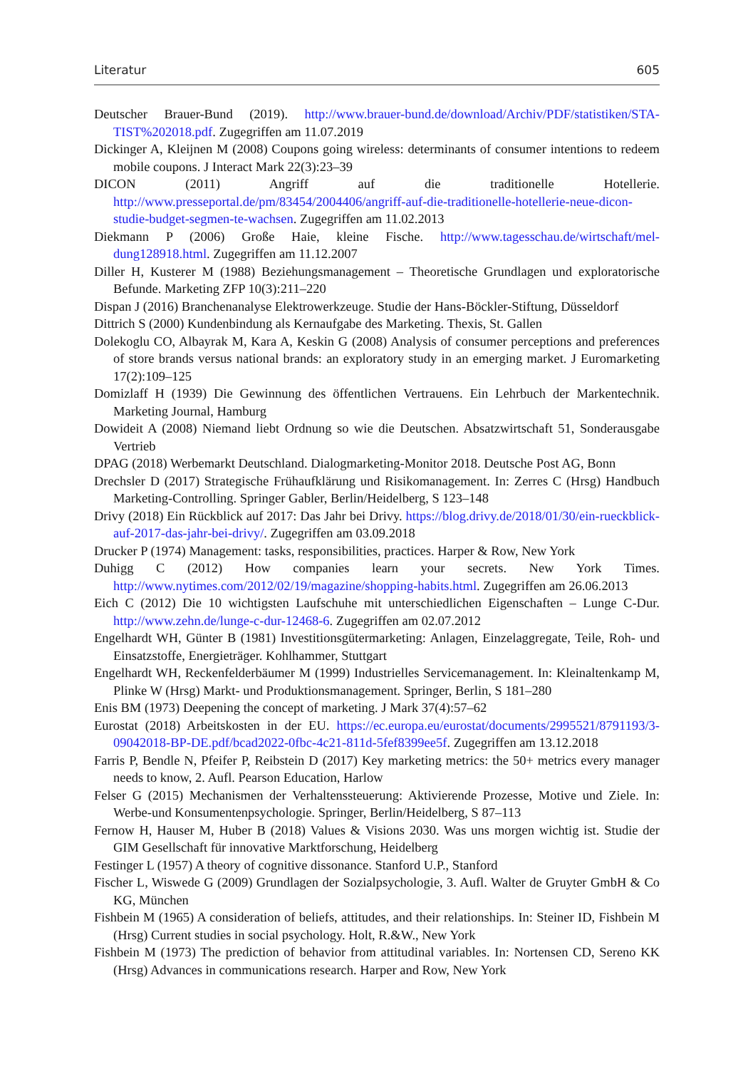Literatur 605
Deutscher Brauer-Bund (2019). http://www.brauer-bund.de/download/Archiv/PDF/statistiken/STA-TIST%202018.pdf. Zugegriffen am 11.07.2019
Dickinger A, Kleijnen M (2008) Coupons going wireless: determinants of consumer intentions to redeem mobile coupons. J Interact Mark 22(3):23–39
DICON (2011) Angriff auf die traditionelle Hotellerie. http://www.presseportal.de/pm/83454/2004406/angriff-auf-die-traditionelle-hotellerie-neue-dicon-studie-budget-segmen-te-wachsen. Zugegriffen am 11.02.2013
Diekmann P (2006) Große Haie, kleine Fische. http://www.tagesschau.de/wirtschaft/mel-dung128918.html. Zugegriffen am 11.12.2007
Diller H, Kusterer M (1988) Beziehungsmanagement – Theoretische Grundlagen und exploratorische Befunde. Marketing ZFP 10(3):211–220
Dispan J (2016) Branchenanalyse Elektrowerkzeuge. Studie der Hans-Böckler-Stiftung, Düsseldorf
Dittrich S (2000) Kundenbindung als Kernaufgabe des Marketing. Thexis, St. Gallen
Dolekoglu CO, Albayrak M, Kara A, Keskin G (2008) Analysis of consumer perceptions and preferences of store brands versus national brands: an exploratory study in an emerging market. J Euromarketing 17(2):109–125
Domizlaff H (1939) Die Gewinnung des öffentlichen Vertrauens. Ein Lehrbuch der Markentechnik. Marketing Journal, Hamburg
Dowideit A (2008) Niemand liebt Ordnung so wie die Deutschen. Absatzwirtschaft 51, Sonderausgabe Vertrieb
DPAG (2018) Werbemarkt Deutschland. Dialogmarketing-Monitor 2018. Deutsche Post AG, Bonn
Drechsler D (2017) Strategische Frühaufklärung und Risikomanagement. In: Zerres C (Hrsg) Handbuch Marketing-Controlling. Springer Gabler, Berlin/Heidelberg, S 123–148
Drivy (2018) Ein Rückblick auf 2017: Das Jahr bei Drivy. https://blog.drivy.de/2018/01/30/ein-rueckblick-auf-2017-das-jahr-bei-drivy/. Zugegriffen am 03.09.2018
Drucker P (1974) Management: tasks, responsibilities, practices. Harper & Row, New York
Duhigg C (2012) How companies learn your secrets. New York Times. http://www.nytimes.com/2012/02/19/magazine/shopping-habits.html. Zugegriffen am 26.06.2013
Eich C (2012) Die 10 wichtigsten Laufschuhe mit unterschiedlichen Eigenschaften – Lunge C-Dur. http://www.zehn.de/lunge-c-dur-12468-6. Zugegriffen am 02.07.2012
Engelhardt WH, Günter B (1981) Investitionsgütermarketing: Anlagen, Einzelaggregate, Teile, Roh- und Einsatzstoffe, Energieträger. Kohlhammer, Stuttgart
Engelhardt WH, Reckenfelderbäumer M (1999) Industrielles Servicemanagement. In: Kleinaltenkamp M, Plinke W (Hrsg) Markt- und Produktionsmanagement. Springer, Berlin, S 181–280
Enis BM (1973) Deepening the concept of marketing. J Mark 37(4):57–62
Eurostat (2018) Arbeitskosten in der EU. https://ec.europa.eu/eurostat/documents/2995521/8791193/3-09042018-BP-DE.pdf/bcad2022-0fbc-4c21-811d-5fef8399ee5f. Zugegriffen am 13.12.2018
Farris P, Bendle N, Pfeifer P, Reibstein D (2017) Key marketing metrics: the 50+ metrics every manager needs to know, 2. Aufl. Pearson Education, Harlow
Felser G (2015) Mechanismen der Verhaltenssteuerung: Aktivierende Prozesse, Motive und Ziele. In: Werbe-und Konsumentenpsychologie. Springer, Berlin/Heidelberg, S 87–113
Fernow H, Hauser M, Huber B (2018) Values & Visions 2030. Was uns morgen wichtig ist. Studie der GIM Gesellschaft für innovative Marktforschung, Heidelberg
Festinger L (1957) A theory of cognitive dissonance. Stanford U.P., Stanford
Fischer L, Wiswede G (2009) Grundlagen der Sozialpsychologie, 3. Aufl. Walter de Gruyter GmbH & Co KG, München
Fishbein M (1965) A consideration of beliefs, attitudes, and their relationships. In: Steiner ID, Fishbein M (Hrsg) Current studies in social psychology. Holt, R.&W., New York
Fishbein M (1973) The prediction of behavior from attitudinal variables. In: Nortensen CD, Sereno KK (Hrsg) Advances in communications research. Harper and Row, New York